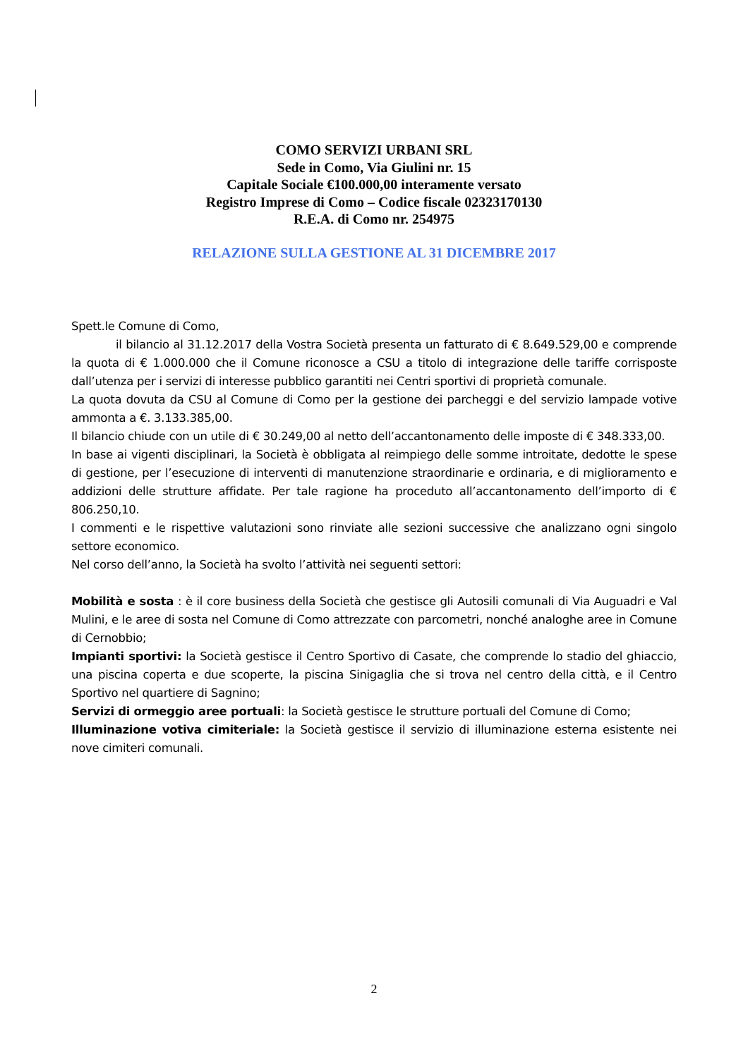COMO SERVIZI URBANI SRL
Sede in Como, Via Giulini nr. 15
Capitale Sociale €100.000,00 interamente versato
Registro Imprese di Como – Codice fiscale 02323170130
R.E.A. di Como nr. 254975
RELAZIONE SULLA GESTIONE AL 31 DICEMBRE 2017
Spett.le Comune di Como,
il bilancio al 31.12.2017 della Vostra Società presenta un fatturato di € 8.649.529,00 e comprende la quota di € 1.000.000 che il Comune riconosce a CSU a titolo di integrazione delle tariffe corrisposte dall’utenza per i servizi di interesse pubblico garantiti nei Centri sportivi di proprietà comunale.
La quota dovuta da CSU al Comune di Como per la gestione dei parcheggi e del servizio lampade votive ammonta a €. 3.133.385,00.
Il bilancio chiude con un utile di € 30.249,00 al netto dell’accantonamento delle imposte di € 348.333,00.
In base ai vigenti disciplinari, la Società è obbligata al reimpiego delle somme introitate, dedotte le spese di gestione, per l’esecuzione di interventi di manutenzione straordinarie e ordinaria, e di miglioramento e addizioni delle strutture affidate. Per tale ragione ha proceduto all’accantonamento dell’importo di € 806.250,10.
I commenti e le rispettive valutazioni sono rinviate alle sezioni successive che analizzano ogni singolo settore economico.
Nel corso dell’anno, la Società ha svolto l’attività nei seguenti settori:
Mobilità e sosta : è il core business della Società che gestisce gli Autosili comunali di Via Auguadri e Val Mulini, e le aree di sosta nel Comune di Como attrezzate con parcometri, nonché analoghe aree in Comune di Cernobbio;
Impianti sportivi: la Società gestisce il Centro Sportivo di Casate, che comprende lo stadio del ghiaccio, una piscina coperta e due scoperte, la piscina Sinigaglia che si trova nel centro della città, e il Centro Sportivo nel quartiere di Sagnino;
Servizi di ormeggio aree portuali: la Società gestisce le strutture portuali del Comune di Como;
Illuminazione votiva cimiteriale: la Società gestisce il servizio di illuminazione esterna esistente nei nove cimiteri comunali.
2